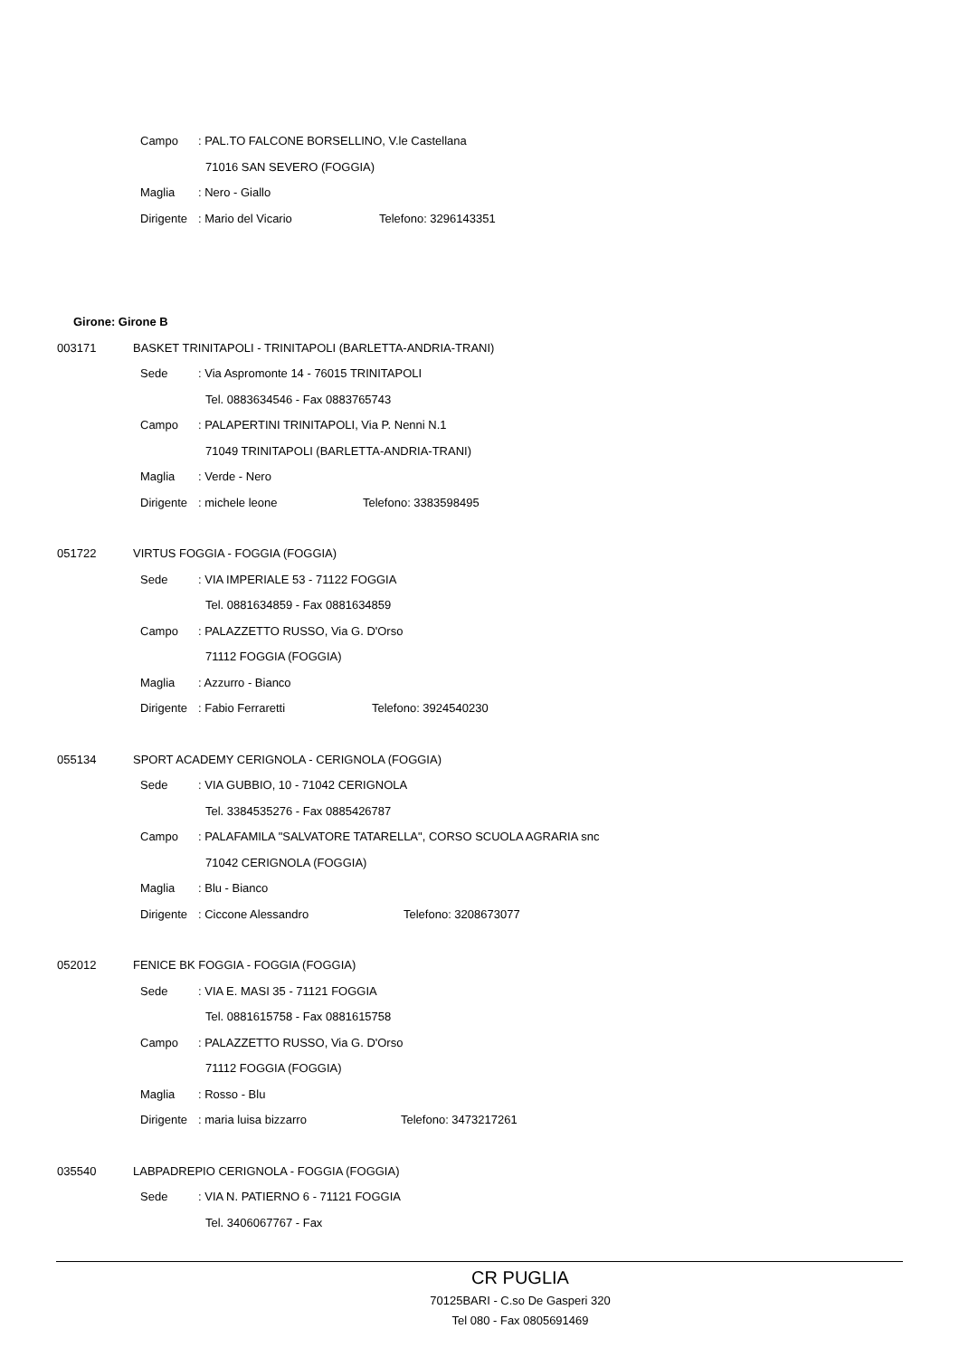Campo: PAL.TO FALCONE BORSELLINO, V.le Castellana
71016 SAN SEVERO (FOGGIA)
Maglia: Nero - Giallo
Dirigente: Mario del Vicario Telefono: 3296143351
Girone: Girone B
003171 BASKET TRINITAPOLI - TRINITAPOLI (BARLETTA-ANDRIA-TRANI)
Sede: Via Aspromonte 14 - 76015 TRINITAPOLI
Tel. 0883634546 - Fax 0883765743
Campo: PALAPERTINI TRINITAPOLI, Via P. Nenni N.1
71049 TRINITAPOLI (BARLETTA-ANDRIA-TRANI)
Maglia: Verde - Nero
Dirigente: michele leone Telefono: 3383598495
051722 VIRTUS FOGGIA - FOGGIA (FOGGIA)
Sede: VIA IMPERIALE 53 - 71122 FOGGIA
Tel. 0881634859 - Fax 0881634859
Campo: PALAZZETTO RUSSO, Via G. D'Orso
71112 FOGGIA (FOGGIA)
Maglia: Azzurro - Bianco
Dirigente: Fabio Ferraretti Telefono: 3924540230
055134 SPORT ACADEMY CERIGNOLA - CERIGNOLA (FOGGIA)
Sede: VIA GUBBIO, 10 - 71042 CERIGNOLA
Tel. 3384535276 - Fax 0885426787
Campo: PALAFAMILA "SALVATORE TATARELLA", CORSO SCUOLA AGRARIA snc
71042 CERIGNOLA (FOGGIA)
Maglia: Blu - Bianco
Dirigente: Ciccone Alessandro Telefono: 3208673077
052012 FENICE BK FOGGIA - FOGGIA (FOGGIA)
Sede: VIA E. MASI 35 - 71121 FOGGIA
Tel. 0881615758 - Fax 0881615758
Campo: PALAZZETTO RUSSO, Via G. D'Orso
71112 FOGGIA (FOGGIA)
Maglia: Rosso - Blu
Dirigente: maria luisa bizzarro Telefono: 3473217261
035540 LABPADREPIO CERIGNOLA - FOGGIA (FOGGIA)
Sede: VIA N. PATIERNO 6 - 71121 FOGGIA
Tel. 3406067767 - Fax
CR PUGLIA
70125BARI - C.so De Gasperi 320
Tel 080 - Fax 0805691469